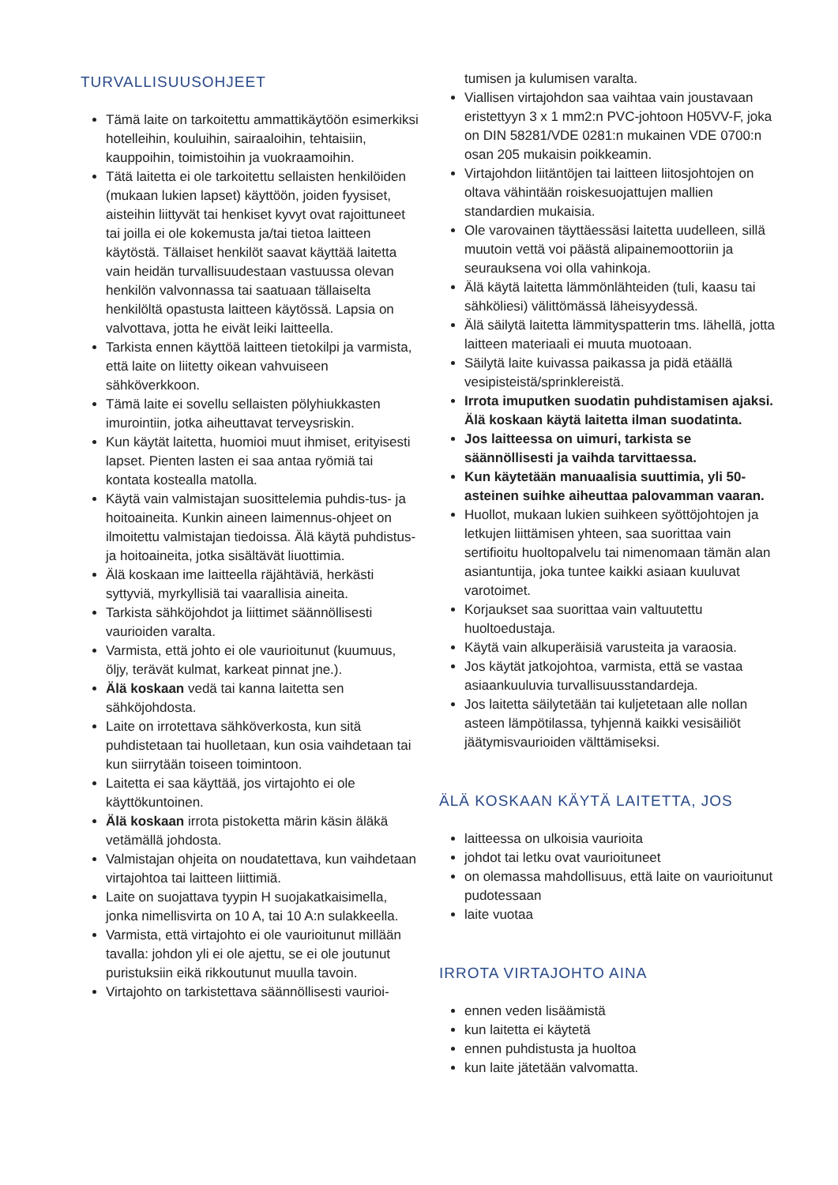TURVALLISUUSOHJEET
Tämä laite on tarkoitettu ammattikäytöön esimerkiksi hotelleihin, kouluihin, sairaaloihin, tehtaisiin, kauppoihin, toimistoihin ja vuokraamoihin.
Tätä laitetta ei ole tarkoitettu sellaisten henkilöiden (mukaan lukien lapset) käyttöön, joiden fyysiset, aisteihin liittyvät tai henkiset kyvyt ovat rajoittuneet tai joilla ei ole kokemusta ja/tai tietoa laitteen käytöstä. Tällaiset henkilöt saavat käyttää laitetta vain heidän turvallisuudestaan vastuussa olevan henkilön valvonnassa tai saatuaan tällaiselta henkilöltä opastusta laitteen käytössä. Lapsia on valvottava, jotta he eivät leiki laitteella.
Tarkista ennen käyttöä laitteen tietokilpi ja varmista, että laite on liitetty oikean vahvuiseen sähköverkkoon.
Tämä laite ei sovellu sellaisten pölyhiukkasten imurointiin, jotka aiheuttavat terveysriskin.
Kun käytät laitetta, huomioi muut ihmiset, erityisesti lapset. Pienten lasten ei saa antaa ryömiä tai kontata kostealla matolla.
Käytä vain valmistajan suosittelemia puhdis-tus- ja hoitoaineita. Kunkin aineen laimennus-ohjeet on ilmoitettu valmistajan tiedoissa. Älä käytä puhdistus- ja hoitoaineita, jotka sisältävät liuottimia.
Älä koskaan ime laitteella räjähtäviä, herkästi syttyviä, myrkyllisiä tai vaarallisia aineita.
Tarkista sähköjohdot ja liittimet säännöllisesti vaurioiden varalta.
Varmista, että johto ei ole vaurioitunut (kuumuus, öljy, terävät kulmat, karkeat pinnat jne.).
Älä koskaan vedä tai kanna laitetta sen sähköjohdosta.
Laite on irrotettava sähköverkosta, kun sitä puhdistetaan tai huolletaan, kun osia vaihdetaan tai kun siirrytään toiseen toimintoon.
Laitetta ei saa käyttää, jos virtajohto ei ole käyttökuntoinen.
Älä koskaan irrota pistoketta märin käsin äläkä vetämällä johdosta.
Valmistajan ohjeita on noudatettava, kun vaihdetaan virtajohtoa tai laitteen liittimiä.
Laite on suojattava tyypin H suojakatkaisimella, jonka nimellisvirta on 10 A, tai 10 A:n sulakkeella.
Varmista, että virtajohto ei ole vaurioitunut millään tavalla: johdon yli ei ole ajettu, se ei ole joutunut puristuksiin eikä rikkoutunut muulla tavoin.
Virtajohto on tarkistettava säännöllisesti vaurioi-
tumisen ja kulumisen varalta.
Viallisen virtajohdon saa vaihtaa vain joustavaan eristettyyn 3 x 1 mm2:n PVC-johtoon H05VV-F, joka on DIN 58281/VDE 0281:n mukainen VDE 0700:n osan 205 mukaisin poikkeamin.
Virtajohdon liitäntöjen tai laitteen liitosjohtojen on oltava vähintään roiskesuojattujen mallien standardien mukaisia.
Ole varovainen täyttäessäsi laitetta uudelleen, sillä muutoin vettä voi päästä alipainemoottoriin ja seurauksena voi olla vahinkoja.
Älä käytä laitetta lämmönlähteiden (tuli, kaasu tai sähköliesi) välittömässä läheisyydessä.
Älä säilytä laitetta lämmityspatterin tms. lähellä, jotta laitteen materiaali ei muuta muotoaan.
Säilytä laite kuivassa paikassa ja pidä etäällä vesipisteistä/sprinklereistä.
Irrota imuputken suodatin puhdistamisen ajaksi. Älä koskaan käytä laitetta ilman suodatinta.
Jos laitteessa on uimuri, tarkista se säännöllisesti ja vaihda tarvittaessa.
Kun käytetään manuaalisia suuttimia, yli 50-asteinen suihke aiheuttaa palovamman vaaran.
Huollot, mukaan lukien suihkeen syöttöjohtojen ja letkujen liittämisen yhteen, saa suorittaa vain sertifioitu huoltopalvelu tai nimenomaan tämän alan asiantuntija, joka tuntee kaikki asiaan kuuluvat varotoimet.
Korjaukset saa suorittaa vain valtuutettu huoltoedustaja.
Käytä vain alkuperäisiä varusteita ja varaosia.
Jos käytät jatkojohtoa, varmista, että se vastaa asiaankuuluvia turvallisuusstandardeja.
Jos laitetta säilytetään tai kuljetetaan alle nollan asteen lämpötilassa, tyhjennä kaikki vesisäiliöt jäätymisvaurioiden välttämiseksi.
ÄLÄ KOSKAAN KÄYTÄ LAITETTA, JOS
laitteessa on ulkoisia vaurioita
johdot tai letku ovat vaurioituneet
on olemassa mahdollisuus, että laite on vaurioitunut pudotessaan
laite vuotaa
IRROTA VIRTAJOHTO AINA
ennen veden lisäämistä
kun laitetta ei käytetä
ennen puhdistusta ja huoltoa
kun laite jätetään valvomatta.